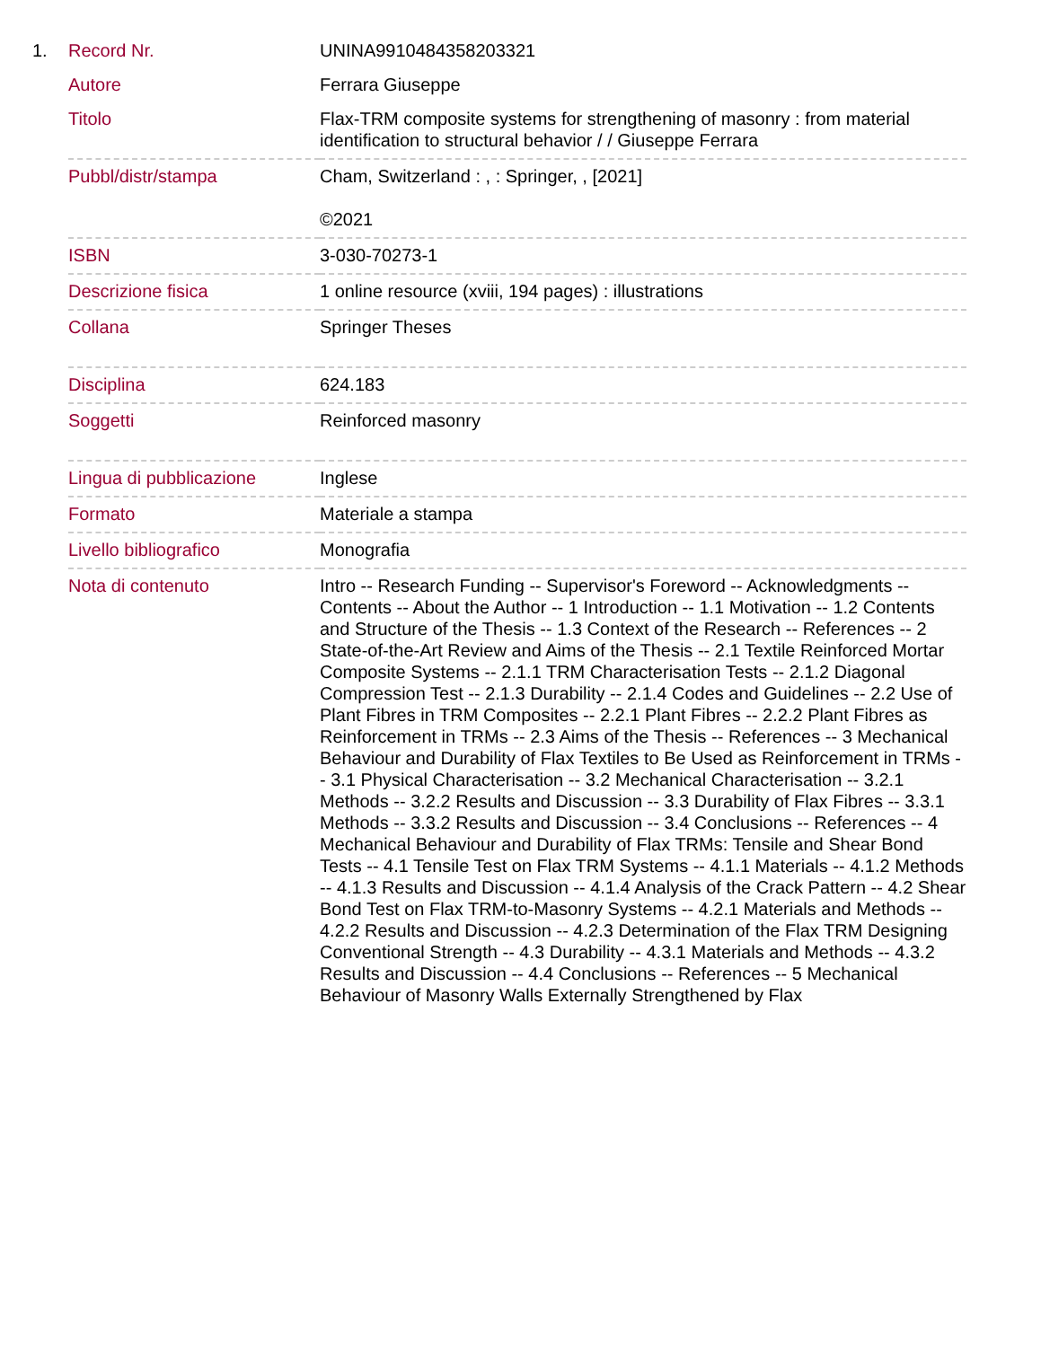| 1. | Record Nr. | UNINA9910484358203321 |
| | Autore | Ferrara Giuseppe |
| | Titolo | Flax-TRM composite systems for strengthening of masonry : from material identification to structural behavior / / Giuseppe Ferrara |
| | Pubbl/distr/stampa | Cham, Switzerland : , : Springer, , [2021] ©2021 |
| | ISBN | 3-030-70273-1 |
| | Descrizione fisica | 1 online resource (xviii, 194 pages) : illustrations |
| | Collana | Springer Theses |
| | Disciplina | 624.183 |
| | Soggetti | Reinforced masonry |
| | Lingua di pubblicazione | Inglese |
| | Formato | Materiale a stampa |
| | Livello bibliografico | Monografia |
| | Nota di contenuto | Intro -- Research Funding -- Supervisor's Foreword -- Acknowledgments -- Contents -- About the Author -- 1 Introduction -- 1.1 Motivation -- 1.2 Contents and Structure of the Thesis -- 1.3 Context of the Research -- References -- 2 State-of-the-Art Review and Aims of the Thesis -- 2.1 Textile Reinforced Mortar Composite Systems -- 2.1.1 TRM Characterisation Tests -- 2.1.2 Diagonal Compression Test -- 2.1.3 Durability -- 2.1.4 Codes and Guidelines -- 2.2 Use of Plant Fibres in TRM Composites -- 2.2.1 Plant Fibres -- 2.2.2 Plant Fibres as Reinforcement in TRMs -- 2.3 Aims of the Thesis -- References -- 3 Mechanical Behaviour and Durability of Flax Textiles to Be Used as Reinforcement in TRMs -- 3.1 Physical Characterisation -- 3.2 Mechanical Characterisation -- 3.2.1 Methods -- 3.2.2 Results and Discussion -- 3.3 Durability of Flax Fibres -- 3.3.1 Methods -- 3.3.2 Results and Discussion -- 3.4 Conclusions -- References -- 4 Mechanical Behaviour and Durability of Flax TRMs: Tensile and Shear Bond Tests -- 4.1 Tensile Test on Flax TRM Systems -- 4.1.1 Materials -- 4.1.2 Methods -- 4.1.3 Results and Discussion -- 4.1.4 Analysis of the Crack Pattern -- 4.2 Shear Bond Test on Flax TRM-to-Masonry Systems -- 4.2.1 Materials and Methods -- 4.2.2 Results and Discussion -- 4.2.3 Determination of the Flax TRM Designing Conventional Strength -- 4.3 Durability -- 4.3.1 Materials and Methods -- 4.3.2 Results and Discussion -- 4.4 Conclusions -- References -- 5 Mechanical Behaviour of Masonry Walls Externally Strengthened by Flax |